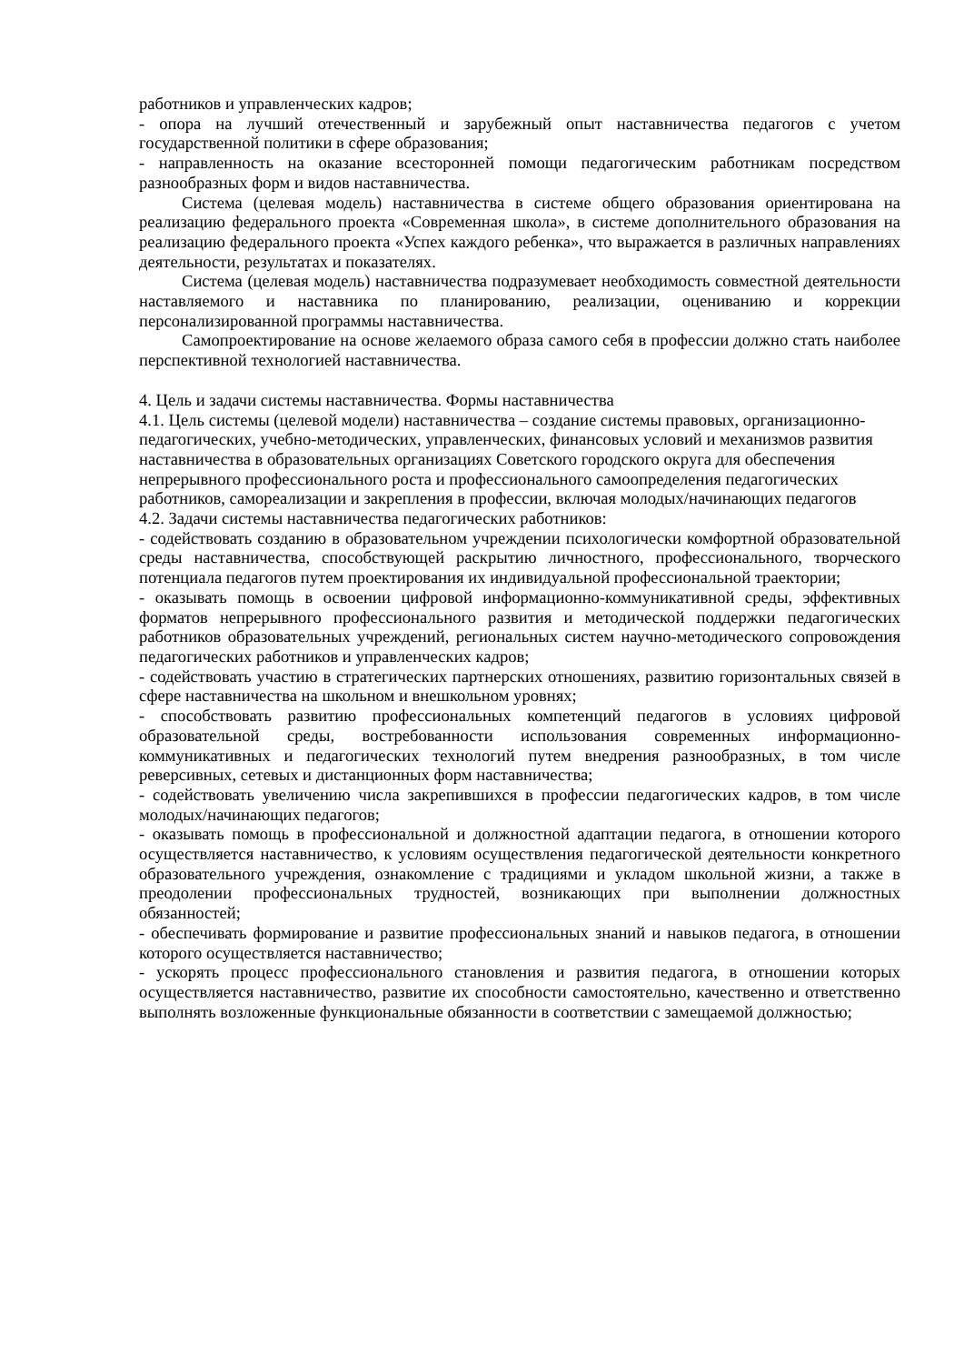работников и управленческих кадров;
- опора на лучший отечественный и зарубежный опыт наставничества педагогов с учетом государственной политики в сфере образования;
- направленность на оказание всесторонней помощи педагогическим работникам посредством разнообразных форм и видов наставничества.
Система (целевая модель) наставничества в системе общего образования ориентирована на реализацию федерального проекта «Современная школа», в системе дополнительного образования на реализацию федерального проекта «Успех каждого ребенка», что выражается в различных направлениях деятельности, результатах и показателях.
Система (целевая модель) наставничества подразумевает необходимость совместной деятельности наставляемого и наставника по планированию, реализации, оцениванию и коррекции персонализированной программы наставничества.
Самопроектирование на основе желаемого образа самого себя в профессии должно стать наиболее перспективной технологией наставничества.
4. Цель и задачи системы наставничества. Формы наставничества
4.1. Цель системы (целевой модели) наставничества – создание системы правовых, организационно-педагогических, учебно-методических, управленческих, финансовых условий и механизмов развития наставничества в образовательных организациях Советского городского округа для обеспечения непрерывного профессионального роста и профессионального самоопределения педагогических работников, самореализации и закрепления в профессии, включая молодых/начинающих педагогов
4.2. Задачи системы наставничества педагогических работников:
- содействовать созданию в образовательном учреждении психологически комфортной образовательной среды наставничества, способствующей раскрытию личностного, профессионального, творческого потенциала педагогов путем проектирования их индивидуальной профессиональной траектории;
- оказывать помощь в освоении цифровой информационно-коммуникативной среды, эффективных форматов непрерывного профессионального развития и методической поддержки педагогических работников образовательных учреждений, региональных систем научно-методического сопровождения педагогических работников и управленческих кадров;
- содействовать участию в стратегических партнерских отношениях, развитию горизонтальных связей в сфере наставничества на школьном и внешкольном уровнях;
- способствовать развитию профессиональных компетенций педагогов в условиях цифровой образовательной среды, востребованности использования современных информационно-коммуникативных и педагогических технологий путем внедрения разнообразных, в том числе реверсивных, сетевых и дистанционных форм наставничества;
- содействовать увеличению числа закрепившихся в профессии педагогических кадров, в том числе молодых/начинающих педагогов;
- оказывать помощь в профессиональной и должностной адаптации педагога, в отношении которого осуществляется наставничество, к условиям осуществления педагогической деятельности конкретного образовательного учреждения, ознакомление с традициями и укладом школьной жизни, а также в преодолении профессиональных трудностей, возникающих при выполнении должностных обязанностей;
- обеспечивать формирование и развитие профессиональных знаний и навыков педагога, в отношении которого осуществляется наставничество;
- ускорять процесс профессионального становления и развития педагога, в отношении которых осуществляется наставничество, развитие их способности самостоятельно, качественно и ответственно выполнять возложенные функциональные обязанности в соответствии с замещаемой должностью;